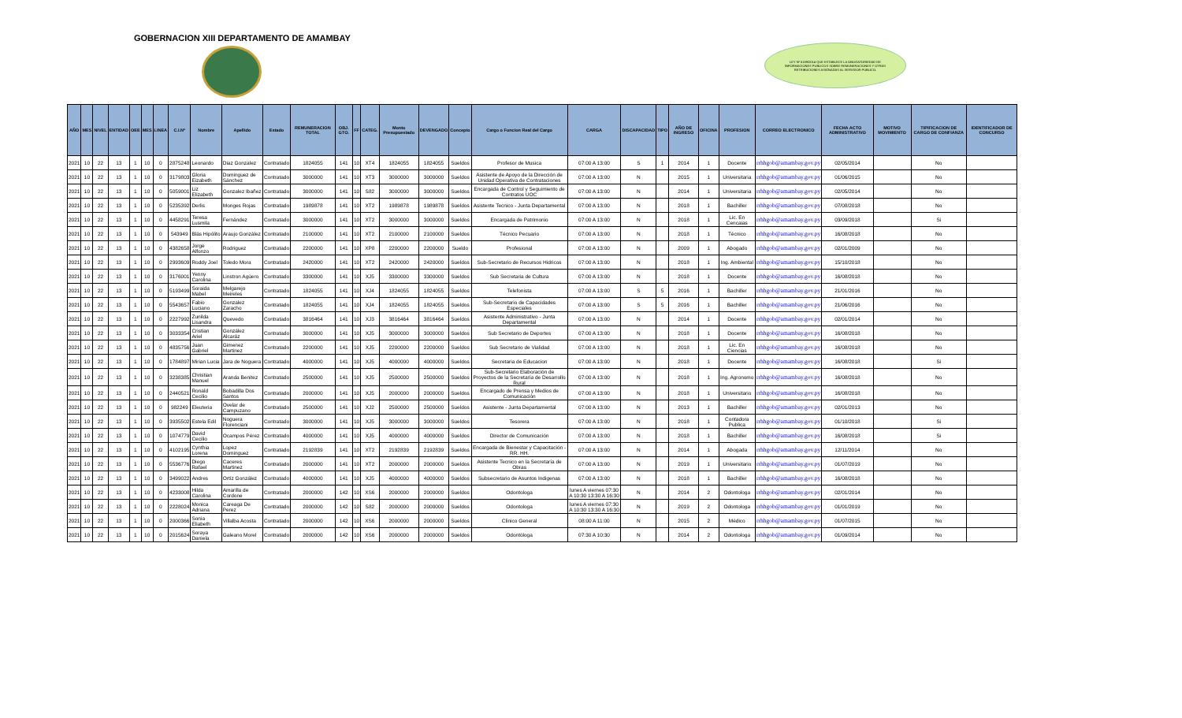GOBERNACION XIII DEPARTAMENTO DE AMAMBAY
LEY Nº 5189/2014 QUE ESTABLECE LA OBLIGATORIEDAD DE INFORMACIONES PUBLICOS SOBRE REMUNERACIONES Y OTRAS RETRIBUCIONES ASIGNADAS AL SERVIDOR PUBLICO.
| AÑO | MES | NIVEL | ENTIDAD | OEE | MES | LINEA | C.I.Nº | Nombre | Apellido | Estado | REMUNERACION TOTAL | OBJ. GTO. | FF | CATEG. | Monto Presupuestado | DEVENGADO | Concepto | Cargo o Funcion Real del Cargo | CARGA | DISCAPACIDAD | TIPO | AÑO DE INGRESO | OFICINA | PROFESION | CORREO ELECTRONICO | FECHA ACTO ADMINISTRATIVO | MOTIVO MOVIMIENTO | TIPIFICACION DE CARGO DE CONFIANZA | IDENTIFICADOR DE CONCURSO |
| --- | --- | --- | --- | --- | --- | --- | --- | --- | --- | --- | --- | --- | --- | --- | --- | --- | --- | --- | --- | --- | --- | --- | --- | --- | --- | --- | --- | --- | --- |
| 2021 | 10 | 22 | 13 | 1 | 10 | 0 | 2875248 | Leonardo | Diaz Gonzalez | Contratado | 1824055 | 141 | 10 | XT4 | 1824055 | 1824055 | Sueldos | Profesor de Musica | 07:00 A 13:00 | S | 1 | 2014 | 1 | Docente | rrhhgob@amambay.gov.py | 02/05/2014 | | No | |
| 2021 | 10 | 22 | 13 | 1 | 10 | 0 | 3179803 | Gloria Eizabeth | Dominguez de Sánchez | Contratado | 3000000 | 141 | 10 | XT3 | 3000000 | 3000000 | Sueldos | Asistente de Apoyo de la Dirección de Unidad Operativa de Contrataciones | 07:00 A 13:00 | N | | 2015 | 1 | Universitaria | rrhhgob@amambay.gov.py | 01/06/2015 | | No | |
| 2021 | 10 | 22 | 13 | 1 | 10 | 0 | 5059001 | Liz Elizabeth | Gonzalez Ibañez | Contratado | 3000000 | 141 | 10 | S82 | 3000000 | 3000000 | Sueldos | Encargada de Control y Seguimiento de Contratos UOC | 07:00 A 13:00 | N | | 2014 | 1 | Universitaria | rrhhgob@amambay.gov.py | 02/05/2014 | | No | |
| 2021 | 10 | 22 | 13 | 1 | 10 | 0 | 5235392 | Derlis | Monges Rojas | Contratado | 1989878 | 141 | 10 | XT2 | 1989878 | 1989878 | Sueldos | Asistente Tecnico - Junta Departamental | 07:00 A 13:00 | N | | 2018 | 1 | Bachiller | rrhhgob@amambay.gov.py | 07/08/2018 | | No | |
| 2021 | 10 | 22 | 13 | 1 | 10 | 0 | 4458291 | Teresa Lusmila | Fernández | Contratado | 3000000 | 141 | 10 | XT2 | 3000000 | 3000000 | Sueldos | Encargada de Patrimonio | 07:00 A 13:00 | N | | 2018 | 1 | Lic. En Cencaias | rrhhgob@amambay.gov.py | 03/09/2018 | | Si | |
| 2021 | 10 | 22 | 13 | 1 | 10 | 0 | 543949 | Blás Hipólito | Araujo González | Contratado | 2100000 | 141 | 10 | XT2 | 2100000 | 2100000 | Sueldos | Técnico Pecuario | 07:00 A 13:00 | N | | 2018 | 1 | Técnico | rrhhgob@amambay.gov.py | 16/08/2018 | | No | |
| 2021 | 10 | 22 | 13 | 1 | 10 | 0 | 4382658 | Jorge Alfonzo | Rodriguez | Contratado | 2200000 | 141 | 10 | XP8 | 2200000 | 2200000 | Sueldo | Profesional | 07:00 A 13:00 | N | | 2009 | 1 | Abogado | rrhhgob@amambay.gov.py | 02/01/2009 | | No | |
| 2021 | 10 | 22 | 13 | 1 | 10 | 0 | 2993609 | Roddy Joel | Toledo Mora | Contratado | 2420000 | 141 | 10 | XT2 | 2420000 | 2420000 | Sueldos | Sub-Secretario de Recursos Hidricos | 07:00 A 13:00 | N | | 2018 | 1 | Ing. Ambiental | rrhhgob@amambay.gov.py | 15/10/2018 | | No | |
| 2021 | 10 | 22 | 13 | 1 | 10 | 0 | 3176001 | Yenny Carolina | Linstron Agùero | Contratado | 3300000 | 141 | 10 | XJ5 | 3300000 | 3300000 | Sueldos | Sub Secretaria de Cultura | 07:00 A 13:00 | N | | 2018 | 1 | Docente | rrhhgob@amambay.gov.py | 16/08/2018 | | No | |
| 2021 | 10 | 22 | 13 | 1 | 10 | 0 | 5193499 | Soraida Mabel | Melgarejo Meireles | Contratado | 1824055 | 141 | 10 | XJ4 | 1824055 | 1824055 | Sueldos | Telefonista | 07:00 A 13:00 | S | 5 | 2016 | 1 | Bachiller | rrhhgob@amambay.gov.py | 21/01/2016 | | No | |
| 2021 | 10 | 22 | 13 | 1 | 10 | 0 | 5543657 | Fabio Luciano | Gonzalez Zaracho | Contratado | 1824055 | 141 | 10 | XJ4 | 1824055 | 1824055 | Sueldos | Sub-Secretario de Capacidades Especiales | 07:00 A 13:00 | S | 5 | 2016 | 1 | Bachiller | rrhhgob@amambay.gov.py | 21/06/2016 | | No | |
| 2021 | 10 | 22 | 13 | 1 | 10 | 0 | 2227992 | Zunilda Lisandra | Quevedo | Contratado | 3816464 | 141 | 10 | XJ3 | 3816464 | 3816464 | Sueldos | Asistente Administrativo - Junta Departamental | 07:00 A 13:00 | N | | 2014 | 1 | Docente | rrhhgob@amambay.gov.py | 02/01/2014 | | No | |
| 2021 | 10 | 22 | 13 | 1 | 10 | 0 | 3033354 | Cristian Ariel | González Alcaráz | Contratado | 3000000 | 141 | 10 | XJ5 | 3000000 | 3000000 | Sueldos | Sub Secretario de Deportes | 07:00 A 13:00 | N | | 2018 | 1 | Docente | rrhhgob@amambay.gov.py | 16/08/2018 | | No | |
| 2021 | 10 | 22 | 13 | 1 | 10 | 0 | 4835756 | Juan Gabriel | Gimenez Martinez | Contratado | 2200000 | 141 | 10 | XJ5 | 2200000 | 2200000 | Sueldos | Sub Secretario de Vialidad | 07:00 A 13:00 | N | | 2018 | 1 | Lic. En Ciencias | rrhhgob@amambay.gov.py | 16/08/2018 | | No | |
| 2021 | 10 | 22 | 13 | 1 | 10 | 0 | 1784897 | Mirian Lucia | Jara de Noguera | Contratado | 4000000 | 141 | 10 | XJ5 | 4000000 | 4000000 | Sueldos | Secretaria de Educacion | 07:00 A 13:00 | N | | 2018 | 1 | Docente | rrhhgob@amambay.gov.py | 16/08/2018 | | Si | |
| 2021 | 10 | 22 | 13 | 1 | 10 | 0 | 3238385 | Christian Manuel | Aranda Benitez | Contratado | 2500000 | 141 | 10 | XJ5 | 2500000 | 2500000 | Sueldos | Sub-Secretario Elaboración de Proyectos de la Secretaría de Desarrollo Rural | 07:00 A 13:00 | N | | 2018 | 1 | Ing. Agronomo | rrhhgob@amambay.gov.py | 16/08/2018 | | No | |
| 2021 | 10 | 22 | 13 | 1 | 10 | 0 | 2440521 | Ronald Cecilio | Bobadilla Dos Santos | Contratado | 2000000 | 141 | 10 | XJ5 | 2000000 | 2000000 | Sueldos | Encargado de Prensa y Medios de Comunicación | 07:00 A 13:00 | N | | 2018 | 1 | Universitario | rrhhgob@amambay.gov.py | 16/08/2018 | | No | |
| 2021 | 10 | 22 | 13 | 1 | 10 | 0 | 982249 | Eleuteria | Ovelar de Campuzano | Contratado | 2500000 | 141 | 10 | XJ2 | 2500000 | 2500000 | Sueldos | Asistente - Junta Departamental | 07:00 A 13:00 | N | | 2013 | 1 | Bachiller | rrhhgob@amambay.gov.py | 02/01/2013 | | No | |
| 2021 | 10 | 22 | 13 | 1 | 10 | 0 | 3935502 | Estela Edil | Noguera Florenciani | Contratado | 3000000 | 141 | 10 | XJ5 | 3000000 | 3000000 | Sueldos | Tesorera | 07:00 A 13:00 | N | | 2018 | 1 | Contadora Publica | rrhhgob@amambay.gov.py | 01/10/2018 | | Si | |
| 2021 | 10 | 22 | 13 | 1 | 10 | 0 | 1074779 | David Cecilio | Ocampos Pérez | Contratado | 4000000 | 141 | 10 | XJ5 | 4000000 | 4000000 | Sueldos | Director de Comunicación | 07:00 A 13:00 | N | | 2018 | 1 | Bachiller | rrhhgob@amambay.gov.py | 16/08/2018 | | Si | |
| 2021 | 10 | 22 | 13 | 1 | 10 | 0 | 4102195 | Cynthia Lorena | Lopez Dominguez | Contratado | 2192839 | 141 | 10 | XT2 | 2192839 | 2192839 | Sueldos | Encargada de Bienestar y Capacitación - RR. HH. | 07:00 A 13:00 | N | | 2014 | 1 | Abogada | rrhhgob@amambay.gov.py | 12/11/2014 | | No | |
| 2021 | 10 | 22 | 13 | 1 | 10 | 0 | 5536776 | Diego Rafael | Caceres Martinez | Contratado | 2000000 | 141 | 10 | XT2 | 2000000 | 2000000 | Sueldos | Asistente Tecnico en la Secretaría de Obras | 07:00 A 13:00 | N | | 2019 | 1 | Universitario | rrhhgob@amambay.gov.py | 01/07/2019 | | No | |
| 2021 | 10 | 22 | 13 | 1 | 10 | 0 | 3499022 | Andres | Ortíz González | Contratado | 4000000 | 141 | 10 | XJ5 | 4000000 | 4000000 | Sueldos | Subsecretario de Asuntos Indigenas | 07:00 A 13:00 | N | | 2018 | 1 | Bachiller | rrhhgob@amambay.gov.py | 16/08/2018 | | No | |
| 2021 | 10 | 22 | 13 | 1 | 10 | 0 | 4233008 | Hilda Carolina | Amarilla de Cordone | Contratado | 2000000 | 142 | 10 | XS6 | 2000000 | 2000000 | Sueldos | Odontologa | lunes A viernes 07:30 A 10:30 13:30 A 16:30 | N | | 2014 | 2 | Odontologa | rrhhgob@amambay.gov.py | 02/01/2014 | | No | |
| 2021 | 10 | 22 | 13 | 1 | 10 | 0 | 2228024 | Monica Adriana | Careaga De Perez | Contratado | 2000000 | 142 | 10 | S82 | 2000000 | 2000000 | Sueldos | Odontologa | lunes A viernes 07:30 A 10:30 13:30 A 16:30 | N | | 2019 | 2 | Odontologa | rrhhgob@amambay.gov.py | 01/01/2019 | | No | |
| 2021 | 10 | 22 | 13 | 1 | 10 | 0 | 2000366 | Sonia Eliabeth | Villalba Acosta | Contratado | 2000000 | 142 | 10 | XS6 | 2000000 | 2000000 | Sueldos | Clinico General | 08:00 A 11:00 | N | | 2015 | 2 | Médico | rrhhgob@amambay.gov.py | 01/07/2015 | | No | |
| 2021 | 10 | 22 | 13 | 1 | 10 | 0 | 2015624 | Soraya Daniela | Galeano Morel | Contratado | 2000000 | 142 | 10 | XS6 | 2000000 | 2000000 | Sueldos | Odontóloga | 07:30 A 10:30 | N | | 2014 | 2 | Odontologa | rrhhgob@amambay.gov.py | 01/09/2014 | | No | |